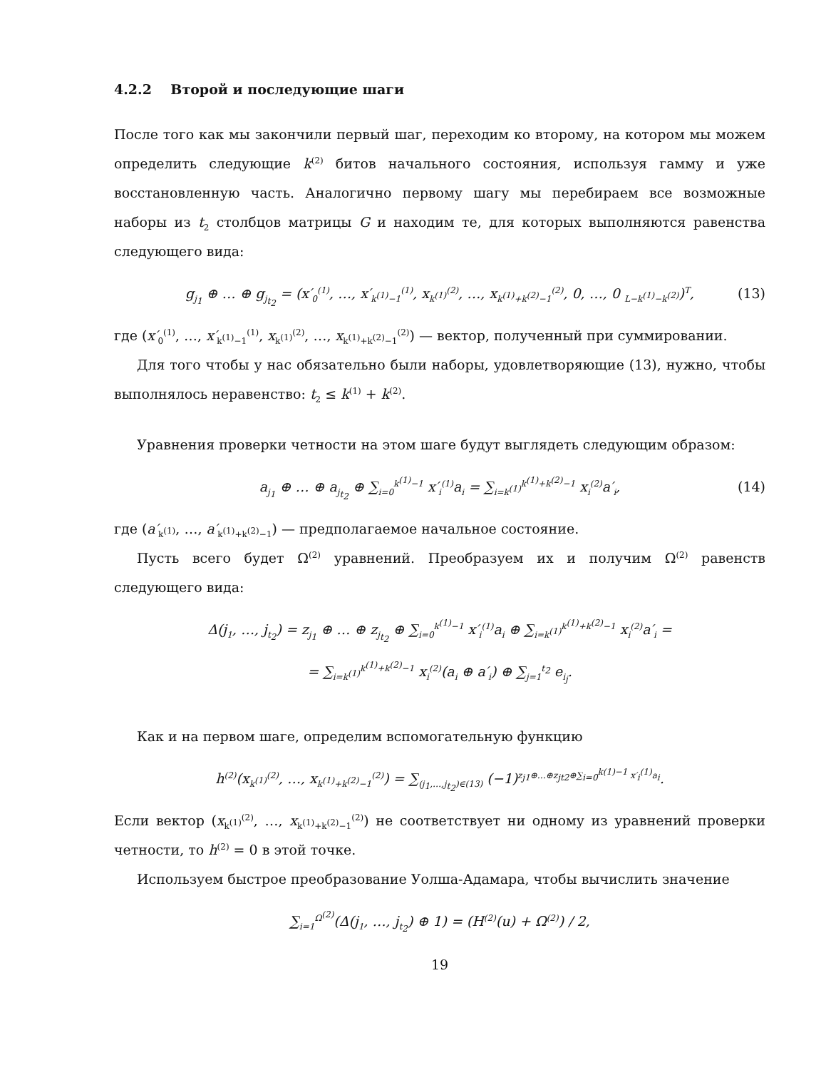4.2.2 Второй и последующие шаги
После того как мы закончили первый шаг, переходим ко второму, на котором мы можем определить следующие k<sup>(2)</sup> битов начального состояния, используя гамму и уже восстановленную часть. Аналогично первому шагу мы перебираем все возможные наборы из t<sub>2</sub> столбцов матрицы G и находим те, для которых выполняются равенства следующего вида:
g<sub>j<sub>1</sub></sub> ⊕ … ⊕ g<sub>j<sub>t<sub>2</sub></sub></sub> = (x′<sub>0</sub><sup>(1)</sup>, …, x′<sub>k<sup>(1)</sup>−1</sub><sup>(1)</sup>, x<sub>k<sup>(1)</sup></sub><sup>(2)</sup>, …, x<sub>k<sup>(1)</sup>+k<sup>(2)</sup>−1</sub><sup>(2)</sup>, 0, …, 0 <sub>L−k<sup>(1)</sup>−k<sup>(2)</sup></sub>)<sup>T</sup>, (13)
где (x′<sub>0</sub><sup>(1)</sup>, …, x′<sub>k<sup>(1)</sup>−1</sub><sup>(1)</sup>, x<sub>k<sup>(1)</sup></sub><sup>(2)</sup>, …, x<sub>k<sup>(1)</sup>+k<sup>(2)</sup>−1</sub><sup>(2)</sup>) — вектор, полученный при суммировании.
Для того чтобы у нас обязательно были наборы, удовлетворяющие (13), нужно, чтобы выполнялось неравенство: t<sub>2</sub> ≤ k<sup>(1)</sup> + k<sup>(2)</sup>.
Уравнения проверки четности на этом шаге будут выглядеть следующим образом:
a<sub>j<sub>1</sub></sub> ⊕ … ⊕ a<sub>j<sub>t<sub>2</sub></sub></sub> ⊕ ∑<sub>i=0</sub><sup>k<sup>(1)</sup>−1</sup> x′<sub>i</sub><sup>(1)</sup>a<sub>i</sub> = ∑<sub>i=k<sup>(1)</sup></sub><sup>k<sup>(1)</sup>+k<sup>(2)</sup>−1</sup> x<sub>i</sub><sup>(2)</sup>a′<sub>i</sub>, (14)
где (a′<sub>k<sup>(1)</sup></sub>, …, a′<sub>k<sup>(1)</sup>+k<sup>(2)</sup>−1</sub>) — предполагаемое начальное состояние.
Пусть всего будет Ω<sup>(2)</sup> уравнений. Преобразуем их и получим Ω<sup>(2)</sup> равенств следующего вида:
Δ(j<sub>1</sub>, …, j<sub>t<sub>2</sub></sub>) = z<sub>j<sub>1</sub></sub> ⊕ … ⊕ z<sub>j<sub>t<sub>2</sub></sub></sub> ⊕ ∑<sub>i=0</sub><sup>k<sup>(1)</sup>−1</sup> x′<sub>i</sub><sup>(1)</sup>a<sub>i</sub> ⊕ ∑<sub>i=k<sup>(1)</sup></sub><sup>k<sup>(1)</sup>+k<sup>(2)</sup>−1</sup> x<sub>i</sub><sup>(2)</sup>a′<sub>i</sub> =
= ∑<sub>i=k<sup>(1)</sup></sub><sup>k<sup>(1)</sup>+k<sup>(2)</sup>−1</sup> x<sub>i</sub><sup>(2)</sup>(a<sub>i</sub> ⊕ a′<sub>i</sub>) ⊕ ∑<sub>j=1</sub><sup>t<sub>2</sub></sup> e<sub>i<sub>j</sub></sub>.
Как и на первом шаге, определим вспомогательную функцию
h<sup>(2)</sup>(x<sub>k<sup>(1)</sup></sub><sup>(2)</sup>, …, x<sub>k<sup>(1)</sup>+k<sup>(2)</sup>−1</sub><sup>(2)</sup>) = ∑<sub>(j<sub>1</sub>,…,j<sub>t<sub>2</sub></sub>)∈(13)</sub> (−1)<sup>z<sub>j1</sub>⊕…⊕z<sub>jt2</sub>⊕∑<sub>i=0</sub><sup>k(1)−1</sup> x′<sub>i</sub><sup>(1)</sup>a<sub>i</sub></sup>.
Если вектор (x<sub>k<sup>(1)</sup></sub><sup>(2)</sup>, …, x<sub>k<sup>(1)</sup>+k<sup>(2)</sup>−1</sub><sup>(2)</sup>) не соответствует ни одному из уравнений проверки четности, то h<sup>(2)</sup> = 0 в этой точке.
Используем быстрое преобразование Уолша-Адамара, чтобы вычислить значение
∑<sub>i=1</sub><sup>Ω<sup>(2)</sup></sup>(Δ(j<sub>1</sub>, …, j<sub>t<sub>2</sub></sub>) ⊕ 1) = (H<sup>(2)</sup>(u) + Ω<sup>(2)</sup>) / 2,
19